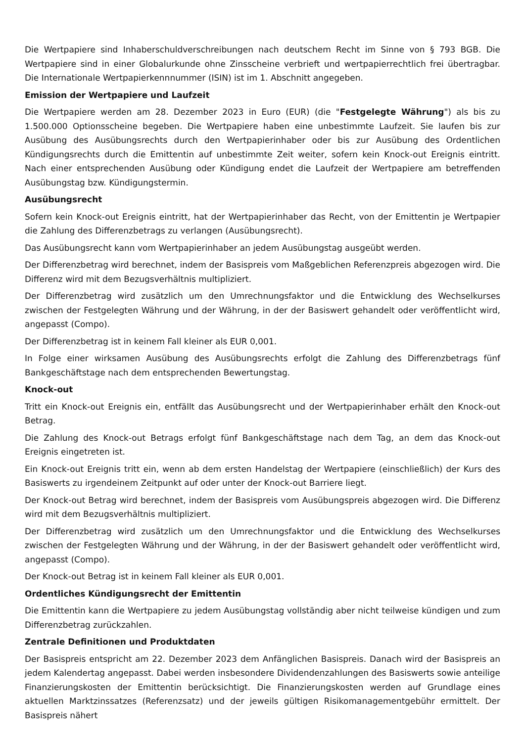Die Wertpapiere sind Inhaberschuldverschreibungen nach deutschem Recht im Sinne von § 793 BGB. Die Wertpapiere sind in einer Globalurkunde ohne Zinsscheine verbrieft und wertpapierrechtlich frei übertragbar. Die Internationale Wertpapierkennnummer (ISIN) ist im 1. Abschnitt angegeben.
Emission der Wertpapiere und Laufzeit
Die Wertpapiere werden am 28. Dezember 2023 in Euro (EUR) (die "Festgelegte Währung") als bis zu 1.500.000 Optionsscheine begeben. Die Wertpapiere haben eine unbestimmte Laufzeit. Sie laufen bis zur Ausübung des Ausübungsrechts durch den Wertpapierinhaber oder bis zur Ausübung des Ordentlichen Kündigungsrechts durch die Emittentin auf unbestimmte Zeit weiter, sofern kein Knock-out Ereignis eintritt. Nach einer entsprechenden Ausübung oder Kündigung endet die Laufzeit der Wertpapiere am betreffenden Ausübungstag bzw. Kündigungstermin.
Ausübungsrecht
Sofern kein Knock-out Ereignis eintritt, hat der Wertpapierinhaber das Recht, von der Emittentin je Wertpapier die Zahlung des Differenzbetrags zu verlangen (Ausübungsrecht).
Das Ausübungsrecht kann vom Wertpapierinhaber an jedem Ausübungstag ausgeübt werden.
Der Differenzbetrag wird berechnet, indem der Basispreis vom Maßgeblichen Referenzpreis abgezogen wird. Die Differenz wird mit dem Bezugsverhältnis multipliziert.
Der Differenzbetrag wird zusätzlich um den Umrechnungsfaktor und die Entwicklung des Wechselkurses zwischen der Festgelegten Währung und der Währung, in der der Basiswert gehandelt oder veröffentlicht wird, angepasst (Compo).
Der Differenzbetrag ist in keinem Fall kleiner als EUR 0,001.
In Folge einer wirksamen Ausübung des Ausübungsrechts erfolgt die Zahlung des Differenzbetrags fünf Bankgeschäftstage nach dem entsprechenden Bewertungstag.
Knock-out
Tritt ein Knock-out Ereignis ein, entfällt das Ausübungsrecht und der Wertpapierinhaber erhält den Knock-out Betrag.
Die Zahlung des Knock-out Betrags erfolgt fünf Bankgeschäftstage nach dem Tag, an dem das Knock-out Ereignis eingetreten ist.
Ein Knock-out Ereignis tritt ein, wenn ab dem ersten Handelstag der Wertpapiere (einschließlich) der Kurs des Basiswerts zu irgendeinem Zeitpunkt auf oder unter der Knock-out Barriere liegt.
Der Knock-out Betrag wird berechnet, indem der Basispreis vom Ausübungspreis abgezogen wird. Die Differenz wird mit dem Bezugsverhältnis multipliziert.
Der Differenzbetrag wird zusätzlich um den Umrechnungsfaktor und die Entwicklung des Wechselkurses zwischen der Festgelegten Währung und der Währung, in der der Basiswert gehandelt oder veröffentlicht wird, angepasst (Compo).
Der Knock-out Betrag ist in keinem Fall kleiner als EUR 0,001.
Ordentliches Kündigungsrecht der Emittentin
Die Emittentin kann die Wertpapiere zu jedem Ausübungstag vollständig aber nicht teilweise kündigen und zum Differenzbetrag zurückzahlen.
Zentrale Definitionen und Produktdaten
Der Basispreis entspricht am 22. Dezember 2023 dem Anfänglichen Basispreis. Danach wird der Basispreis an jedem Kalendertag angepasst. Dabei werden insbesondere Dividendenzahlungen des Basiswerts sowie anteilige Finanzierungskosten der Emittentin berücksichtigt. Die Finanzierungskosten werden auf Grundlage eines aktuellen Marktzinssatzes (Referenzsatz) und der jeweils gültigen Risikomanagementgebühr ermittelt. Der Basispreis nähert